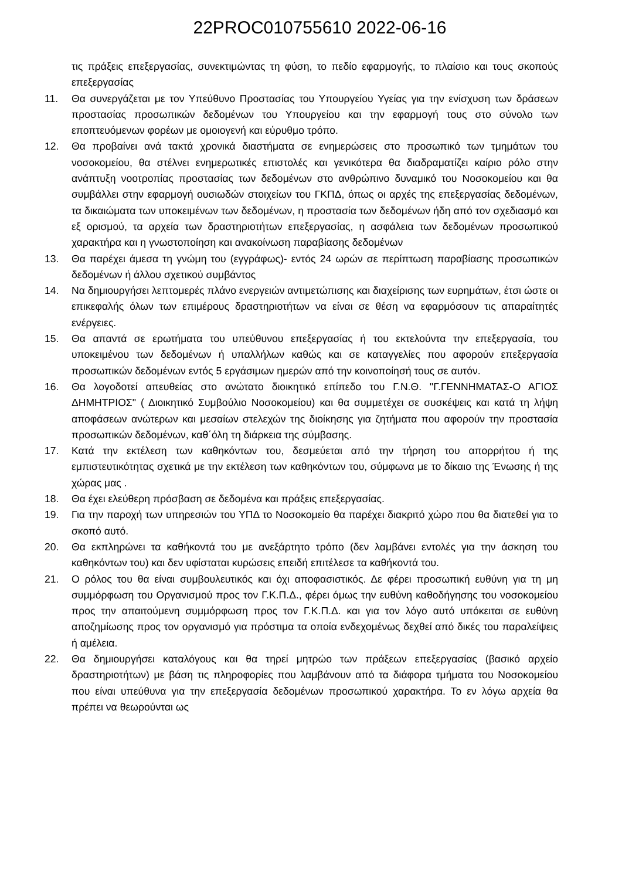22PROC010755610 2022-06-16
τις πράξεις επεξεργασίας, συνεκτιμώντας τη φύση, το πεδίο εφαρμογής, το πλαίσιο και τους σκοπούς επεξεργασίας
11. Θα συνεργάζεται με τον Υπεύθυνο Προστασίας του Υπουργείου Υγείας για την ενίσχυση των δράσεων προστασίας προσωπικών δεδομένων του Υπουργείου και την εφαρμογή τους στο σύνολο των εποπτευόμενων φορέων με ομοιογενή και εύρυθμο τρόπο.
12. Θα προβαίνει ανά τακτά χρονικά διαστήματα σε ενημερώσεις στο προσωπικό των τμημάτων του νοσοκομείου, θα στέλνει ενημερωτικές επιστολές και γενικότερα θα διαδραματίζει καίριο ρόλο στην ανάπτυξη νοοτροπίας προστασίας των δεδομένων στο ανθρώπινο δυναμικό του Νοσοκομείου και θα συμβάλλει στην εφαρμογή ουσιωδών στοιχείων του ΓΚΠΔ, όπως οι αρχές της επεξεργασίας δεδομένων, τα δικαιώματα των υποκειμένων των δεδομένων, η προστασία των δεδομένων ήδη από τον σχεδιασμό και εξ ορισμού, τα αρχεία των δραστηριοτήτων επεξεργασίας, η ασφάλεια των δεδομένων προσωπικού χαρακτήρα και η γνωστοποίηση και ανακοίνωση παραβίασης δεδομένων
13. Θα παρέχει άμεσα τη γνώμη του (εγγράφως)- εντός 24 ωρών σε περίπτωση παραβίασης προσωπικών δεδομένων ή άλλου σχετικού συμβάντος
14. Να δημιουργήσει λεπτομερές πλάνο ενεργειών αντιμετώπισης και διαχείρισης των ευρημάτων, έτσι ώστε οι επικεφαλής όλων των επιμέρους δραστηριοτήτων να είναι σε θέση να εφαρμόσουν τις απαραίτητές ενέργειες.
15. Θα απαντά σε ερωτήματα του υπεύθυνου επεξεργασίας ή του εκτελούντα την επεξεργασία, του υποκειμένου των δεδομένων ή υπαλλήλων καθώς και σε καταγγελίες που αφορούν επεξεργασία προσωπικών δεδομένων εντός 5 εργάσιμων ημερών από την κοινοποίησή τους σε αυτόν.
16. Θα λογοδοτεί απευθείας στο ανώτατο διοικητικό επίπεδο του Γ.Ν.Θ. "Γ.ΓΕΝΝΗΜΑΤΑΣ-Ο ΑΓΙΟΣ ΔΗΜΗΤΡΙΟΣ" ( Διοικητικό Συμβούλιο Νοσοκομείου) και θα συμμετέχει σε συσκέψεις και κατά τη λήψη αποφάσεων ανώτερων και μεσαίων στελεχών της διοίκησης για ζητήματα που αφορούν την προστασία προσωπικών δεδομένων, καθ΄όλη τη διάρκεια της σύμβασης.
17. Κατά την εκτέλεση των καθηκόντων του, δεσμεύεται από την τήρηση του απορρήτου ή της εμπιστευτικότητας σχετικά με την εκτέλεση των καθηκόντων του, σύμφωνα με το δίκαιο της Ένωσης ή της χώρας μας .
18. Θα έχει ελεύθερη πρόσβαση σε δεδομένα και πράξεις επεξεργασίας.
19. Για την παροχή των υπηρεσιών του ΥΠΔ το Νοσοκομείο θα παρέχει διακριτό χώρο που θα διατεθεί για το σκοπό αυτό.
20. Θα εκπληρώνει τα καθήκοντά του με ανεξάρτητο τρόπο (δεν λαμβάνει εντολές για την άσκηση του καθηκόντων του) και δεν υφίσταται κυρώσεις επειδή επιτέλεσε τα καθήκοντά του.
21. Ο ρόλος του θα είναι συμβουλευτικός και όχι αποφασιστικός. Δε φέρει προσωπική ευθύνη για τη μη συμμόρφωση του Οργανισμού προς τον Γ.Κ.Π.Δ., φέρει όμως την ευθύνη καθοδήγησης του νοσοκομείου προς την απαιτούμενη συμμόρφωση προς τον Γ.Κ.Π.Δ. και για τον λόγο αυτό υπόκειται σε ευθύνη αποζημίωσης προς τον οργανισμό για πρόστιμα τα οποία ενδεχομένως δεχθεί από δικές του παραλείψεις ή αμέλεια.
22. Θα δημιουργήσει καταλόγους και θα τηρεί μητρώο των πράξεων επεξεργασίας (βασικό αρχείο δραστηριοτήτων) με βάση τις πληροφορίες που λαμβάνουν από τα διάφορα τμήματα του Νοσοκομείου που είναι υπεύθυνα για την επεξεργασία δεδομένων προσωπικού χαρακτήρα. Το εν λόγω αρχεία θα πρέπει να θεωρούνται ως